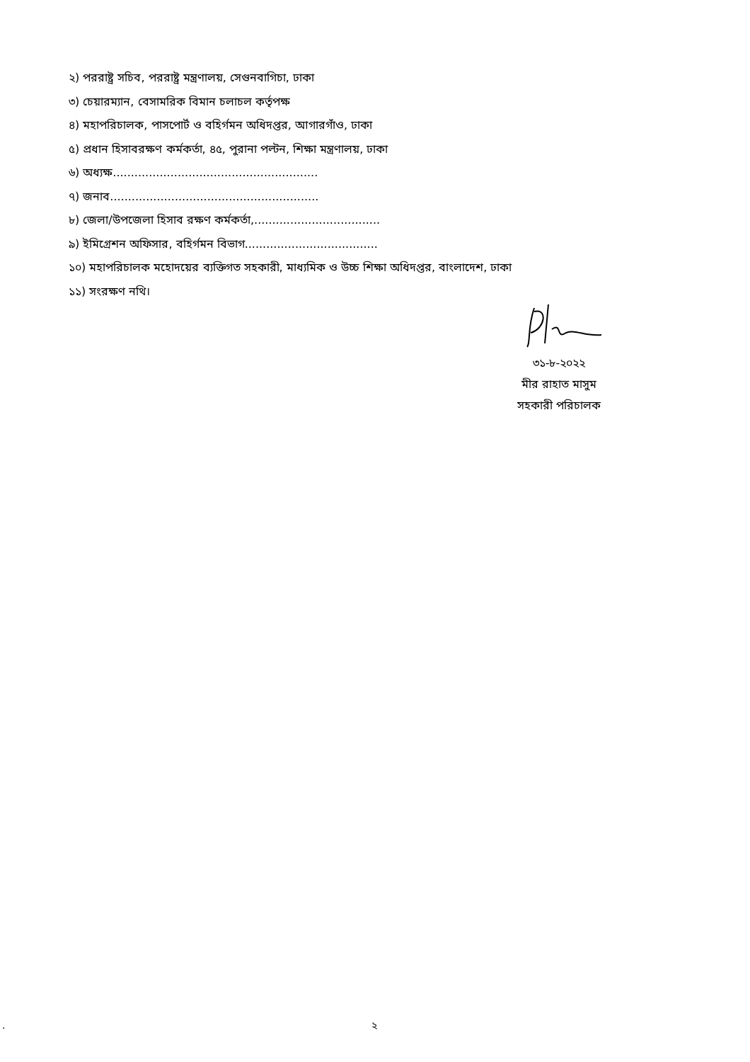২) পররাষ্ট্র সচিব, পররাষ্ট্র মন্ত্রণালয়, সেগুনবাগিচা, ঢাকা
৩) চেয়ারম্যান, বেসামরিক বিমান চলাচল কর্তৃপক্ষ
৪) মহাপরিচালক, পাসপোর্ট ও বহির্গমন অধিদপ্তর, আগারগাঁও, ঢাকা
৫) প্রধান হিসাবরক্ষণ কর্মকর্তা, ৪৫, পুরানা পল্টন, শিক্ষা মন্ত্রণালয়, ঢাকা
৬) অধ্যক্ষ.........................................................
৭) জনাব..........................................................
৮) জেলা/উপজেলা হিসাব রক্ষণ কর্মকর্তা,...................................
৯) ইমিগ্রেশন অফিসার, বহির্গমন বিভাগ.....................................
১০) মহাপরিচালক মহোদয়ের ব্যক্তিগত সহকারী, মাধ্যমিক ও উচ্চ শিক্ষা অধিদপ্তর, বাংলাদেশ, ঢাকা
১১) সংরক্ষণ নথি।
৩১-৮-২০২২
মীর রাহাত মাসুম
সহকারী পরিচালক
. ২